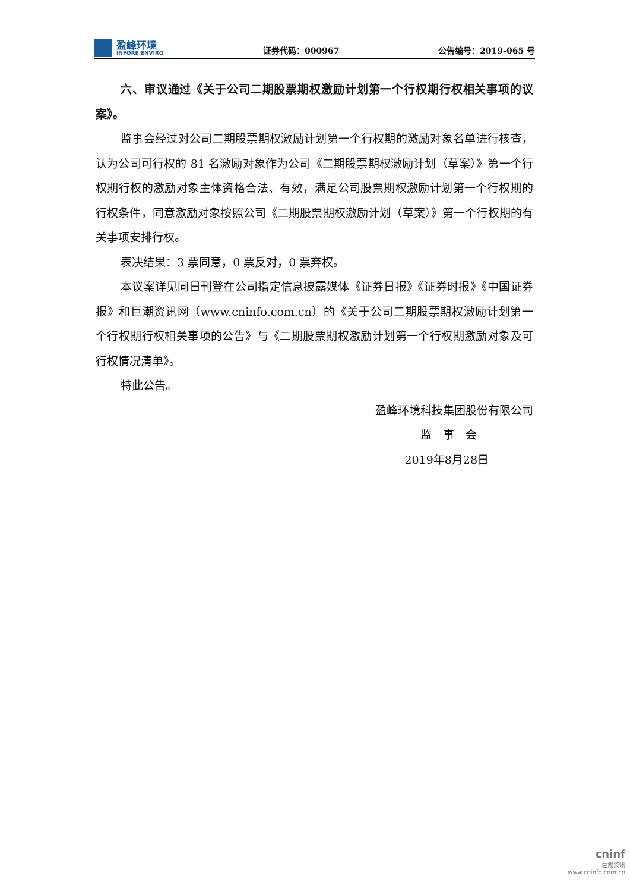盈峰环境
INFORE ENVIRO
证券代码：000967
公告编号：2019-065 号
六、审议通过《关于公司二期股票期权激励计划第一个行权期行权相关事项的议案》。
监事会经过对公司二期股票期权激励计划第一个行权期的激励对象名单进行核查，认为公司可行权的 81 名激励对象作为公司《二期股票期权激励计划（草案）》第一个行权期行权的激励对象主体资格合法、有效，满足公司股票期权激励计划第一个行权期的行权条件，同意激励对象按照公司《二期股票期权激励计划（草案）》第一个行权期的有关事项安排行权。
表决结果：3 票同意，0 票反对，0 票弃权。
本议案详见同日刊登在公司指定信息披露媒体《证券日报》《证券时报》《中国证券报》和巨潮资讯网（www.cninfo.com.cn）的《关于公司二期股票期权激励计划第一个行权期行权相关事项的公告》与《二期股票期权激励计划第一个行权期激励对象及可行权情况清单》。
特此公告。
盈峰环境科技集团股份有限公司
监　事　会
2019年8月28日
cninf
巨潮资讯
www.cninfo.com.cn